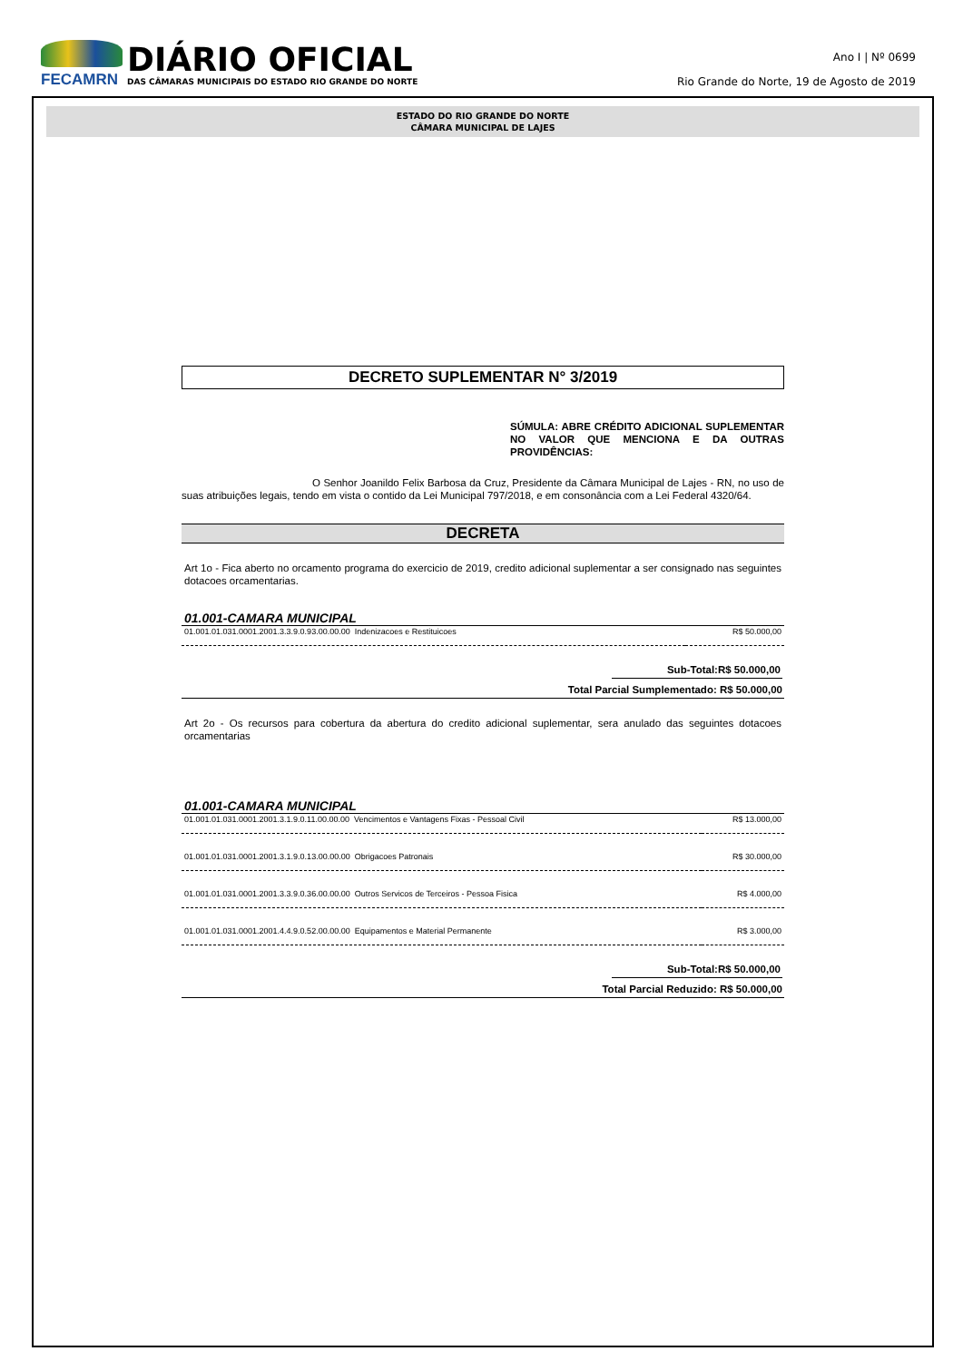FECAMRN
DIÁRIO OFICIAL
DAS CÂMARAS MUNICIPAIS DO ESTADO RIO GRANDE DO NORTE
Ano I | Nº 0699
Rio Grande do Norte, 19 de Agosto de 2019
ESTADO DO RIO GRANDE DO NORTE
CÂMARA MUNICIPAL DE LAJES
DECRETO SUPLEMENTAR N° 3/2019
SÚMULA: ABRE CRÉDITO ADICIONAL SUPLEMENTAR NO VALOR QUE MENCIONA E DA OUTRAS PROVIDÊNCIAS:
O Senhor Joanildo Felix Barbosa da Cruz, Presidente da Câmara Municipal de Lajes - RN, no uso de suas atribuições legais, tendo em vista o contido da Lei Municipal 797/2018, e em consonância com a Lei Federal 4320/64.
DECRETA
Art 1o - Fica aberto no orcamento programa do exercicio de 2019, credito adicional suplementar a ser consignado nas seguintes dotacoes orcamentarias.
01.001-CAMARA MUNICIPAL
| 01.001.01.031.0001.2001.3.3.9.0.93.00.00.00 Indenizacoes e Restituicoes | R$ 50.000,00 |
Sub-Total:R$ 50.000,00
Total Parcial Sumplementado: R$ 50.000,00
Art 2o - Os recursos para cobertura da abertura do credito adicional suplementar, sera anulado das seguintes dotacoes orcamentarias
01.001-CAMARA MUNICIPAL
| 01.001.01.031.0001.2001.3.1.9.0.11.00.00.00 Vencimentos e Vantagens Fixas - Pessoal Civil | R$ 13.000,00 |
| 01.001.01.031.0001.2001.3.1.9.0.13.00.00.00 Obrigacoes Patronais | R$ 30.000,00 |
| 01.001.01.031.0001.2001.3.3.9.0.36.00.00.00 Outros Servicos de Terceiros - Pessoa Fisica | R$ 4.000,00 |
| 01.001.01.031.0001.2001.4.4.9.0.52.00.00.00 Equipamentos e Material Permanente | R$ 3.000,00 |
Sub-Total:R$ 50.000,00
Total Parcial Reduzido: R$ 50.000,00